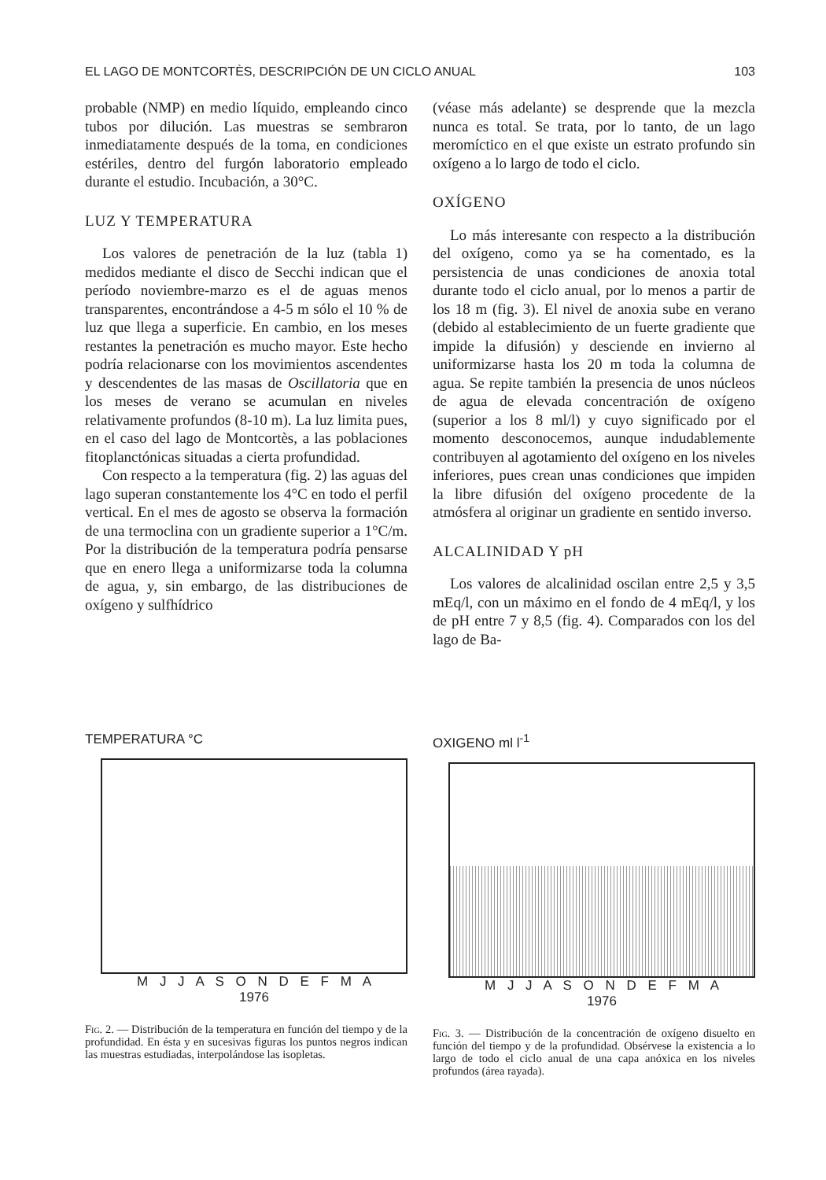EL LAGO DE MONTCORTÈS, DESCRIPCIÓN DE UN CICLO ANUAL 103
probable (NMP) en medio líquido, empleando cinco tubos por dilución. Las muestras se sembraron inmediatamente después de la toma, en condiciones estériles, dentro del furgón laboratorio empleado durante el estudio. Incubación, a 30°C.
LUZ Y TEMPERATURA
Los valores de penetración de la luz (tabla 1) medidos mediante el disco de Secchi indican que el período noviembre-marzo es el de aguas menos transparentes, encontrándose a 4-5 m sólo el 10 % de luz que llega a superficie. En cambio, en los meses restantes la penetración es mucho mayor. Este hecho podría relacionarse con los movimientos ascendentes y descendentes de las masas de Oscillatoria que en los meses de verano se acumulan en niveles relativamente profundos (8-10 m). La luz limita pues, en el caso del lago de Montcortès, a las poblaciones fitoplanctónicas situadas a cierta profundidad.
Con respecto a la temperatura (fig. 2) las aguas del lago superan constantemente los 4°C en todo el perfil vertical. En el mes de agosto se observa la formación de una termoclina con un gradiente superior a 1°C/m. Por la distribución de la temperatura podría pensarse que en enero llega a uniformizarse toda la columna de agua, y, sin embargo, de las distribuciones de oxígeno y sulfhídrico
(véase más adelante) se desprende que la mezcla nunca es total. Se trata, por lo tanto, de un lago meromíctico en el que existe un estrato profundo sin oxígeno a lo largo de todo el ciclo.
OXÍGENO
Lo más interesante con respecto a la distribución del oxígeno, como ya se ha comentado, es la persistencia de unas condiciones de anoxia total durante todo el ciclo anual, por lo menos a partir de los 18 m (fig. 3). El nivel de anoxia sube en verano (debido al establecimiento de un fuerte gradiente que impide la difusión) y desciende en invierno al uniformizarse hasta los 20 m toda la columna de agua. Se repite también la presencia de unos núcleos de agua de elevada concentración de oxígeno (superior a los 8 ml/l) y cuyo significado por el momento desconocemos, aunque indudablemente contribuyen al agotamiento del oxígeno en los niveles inferiores, pues crean unas condiciones que impiden la libre difusión del oxígeno procedente de la atmósfera al originar un gradiente en sentido inverso.
ALCALINIDAD Y pH
Los valores de alcalinidad oscilan entre 2,5 y 3,5 mEq/l, con un máximo en el fondo de 4 mEq/l, y los de pH entre 7 y 8,5 (fig. 4). Comparados con los del lago de Ba-
TEMPERATURA °C
M J J A S O N D E F M A
1976
Fig. 2. — Distribución de la temperatura en función del tiempo y de la profundidad. En ésta y en sucesivas figuras los puntos negros indican las muestras estudiadas, interpolándose las isopletas.
OXIGENO ml l<sup>-1</sup>
M J J A S O N D E F M A
1976
Fig. 3. — Distribución de la concentración de oxígeno disuelto en función del tiempo y de la profundidad. Obsérvese la existencia a lo largo de todo el ciclo anual de una capa anóxica en los niveles profundos (área rayada).